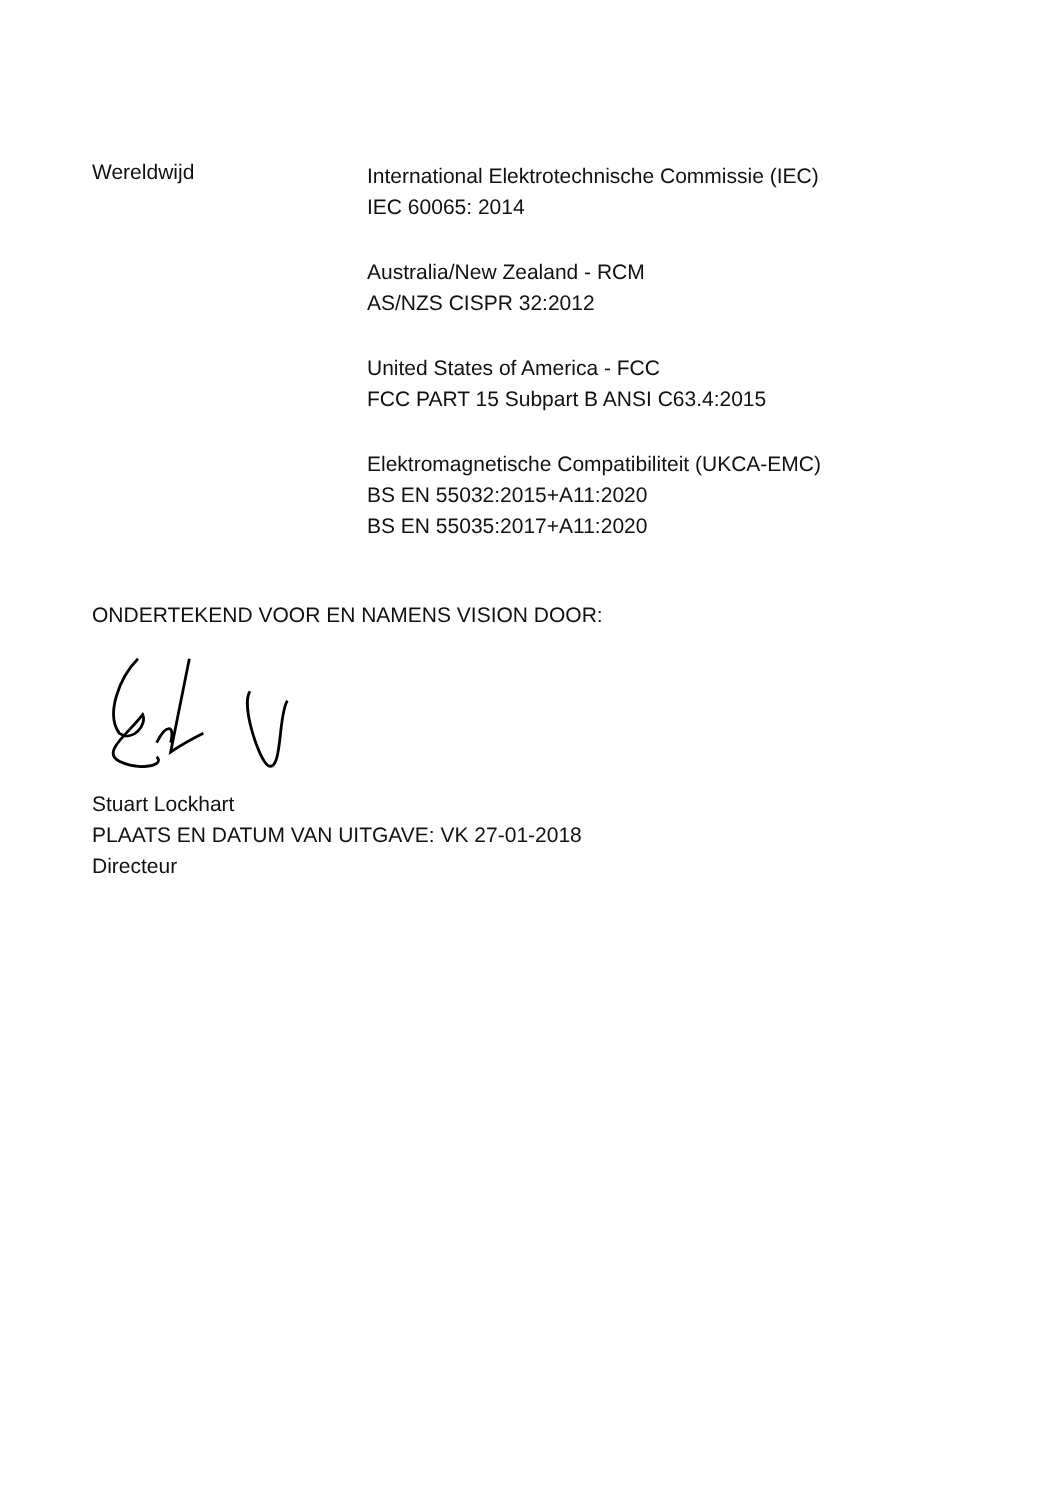Wereldwijd
International Elektrotechnische Commissie (IEC)
IEC 60065: 2014
Australia/New Zealand - RCM
AS/NZS CISPR 32:2012
United States of America - FCC
FCC PART 15 Subpart B ANSI C63.4:2015
Elektromagnetische Compatibiliteit (UKCA-EMC)
BS EN 55032:2015+A11:2020
BS EN 55035:2017+A11:2020
ONDERTEKEND VOOR EN NAMENS VISION DOOR:
Stuart Lockhart
PLAATS EN DATUM VAN UITGAVE: VK 27-01-2018
Directeur